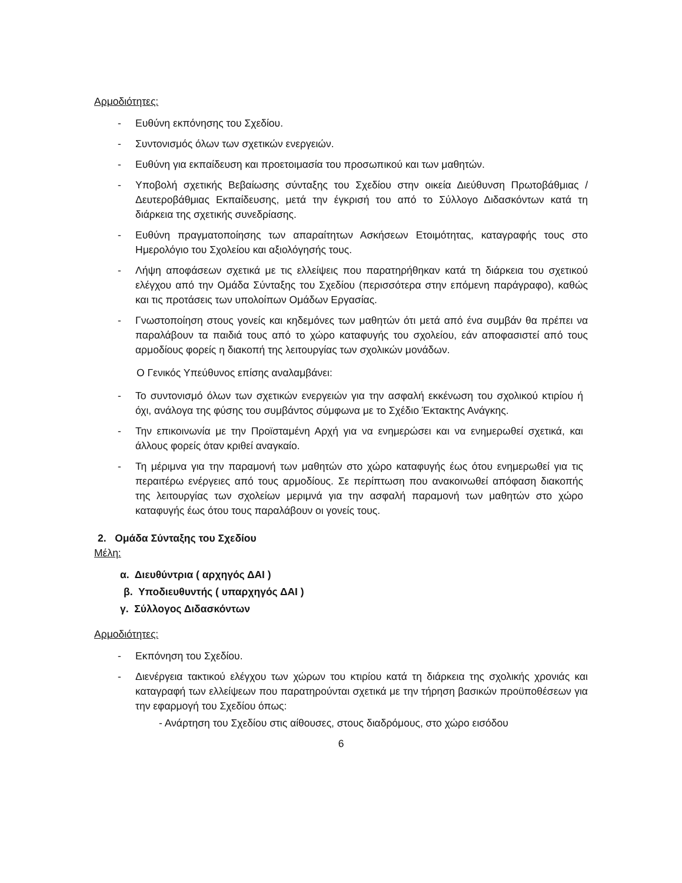Αρμοδιότητες:
- Ευθύνη εκπόνησης του Σχεδίου.
- Συντονισμός όλων των σχετικών ενεργειών.
- Ευθύνη για εκπαίδευση και προετοιμασία του προσωπικού και των μαθητών.
- Υποβολή σχετικής Βεβαίωσης σύνταξης του Σχεδίου στην οικεία Διεύθυνση Πρωτοβάθμιας / Δευτεροβάθμιας Εκπαίδευσης, μετά την έγκρισή του από το Σύλλογο Διδασκόντων κατά τη διάρκεια της σχετικής συνεδρίασης.
- Ευθύνη πραγματοποίησης των απαραίτητων Ασκήσεων Ετοιμότητας, καταγραφής τους στο Ημερολόγιο του Σχολείου και αξιολόγησής τους.
- Λήψη αποφάσεων σχετικά με τις ελλείψεις που παρατηρήθηκαν κατά τη διάρκεια του σχετικού ελέγχου από την Ομάδα Σύνταξης του Σχεδίου (περισσότερα στην επόμενη παράγραφο), καθώς και τις προτάσεις των υπολοίπων Ομάδων Εργασίας.
- Γνωστοποίηση στους γονείς και κηδεμόνες των μαθητών ότι μετά από ένα συμβάν θα πρέπει να παραλάβουν τα παιδιά τους από το χώρο καταφυγής του σχολείου, εάν αποφασιστεί από τους αρμοδίους φορείς η διακοπή της λειτουργίας των σχολικών μονάδων.
Ο Γενικός Υπεύθυνος επίσης αναλαμβάνει:
- Το συντονισμό όλων των σχετικών ενεργειών για την ασφαλή εκκένωση του σχολικού κτιρίου ή όχι, ανάλογα της φύσης του συμβάντος σύμφωνα με το Σχέδιο Έκτακτης Ανάγκης.
- Την επικοινωνία με την Προϊσταμένη Αρχή για να ενημερώσει και να ενημερωθεί σχετικά, και άλλους φορείς όταν κριθεί αναγκαίο.
- Τη μέριμνα για την παραμονή των μαθητών στο χώρο καταφυγής έως ότου ενημερωθεί για τις περαιτέρω ενέργειες από τους αρμοδίους. Σε περίπτωση που ανακοινωθεί απόφαση διακοπής της λειτουργίας των σχολείων μεριμνά για την ασφαλή παραμονή των μαθητών στο χώρο καταφυγής έως ότου τους παραλάβουν οι γονείς τους.
2. Ομάδα Σύνταξης του Σχεδίου
Μέλη:
α. Διευθύντρια ( αρχηγός ΔΑΙ )
β. Υποδιευθυντής ( υπαρχηγός ΔΑΙ )
γ. Σύλλογος Διδασκόντων
Αρμοδιότητες:
- Εκπόνηση του Σχεδίου.
- Διενέργεια τακτικού ελέγχου των χώρων του κτιρίου κατά τη διάρκεια της σχολικής χρονιάς και καταγραφή των ελλείψεων που παρατηρούνται σχετικά με την τήρηση βασικών προϋποθέσεων για την εφαρμογή του Σχεδίου όπως:
- Ανάρτηση του Σχεδίου στις αίθουσες, στους διαδρόμους, στο χώρο εισόδου
6